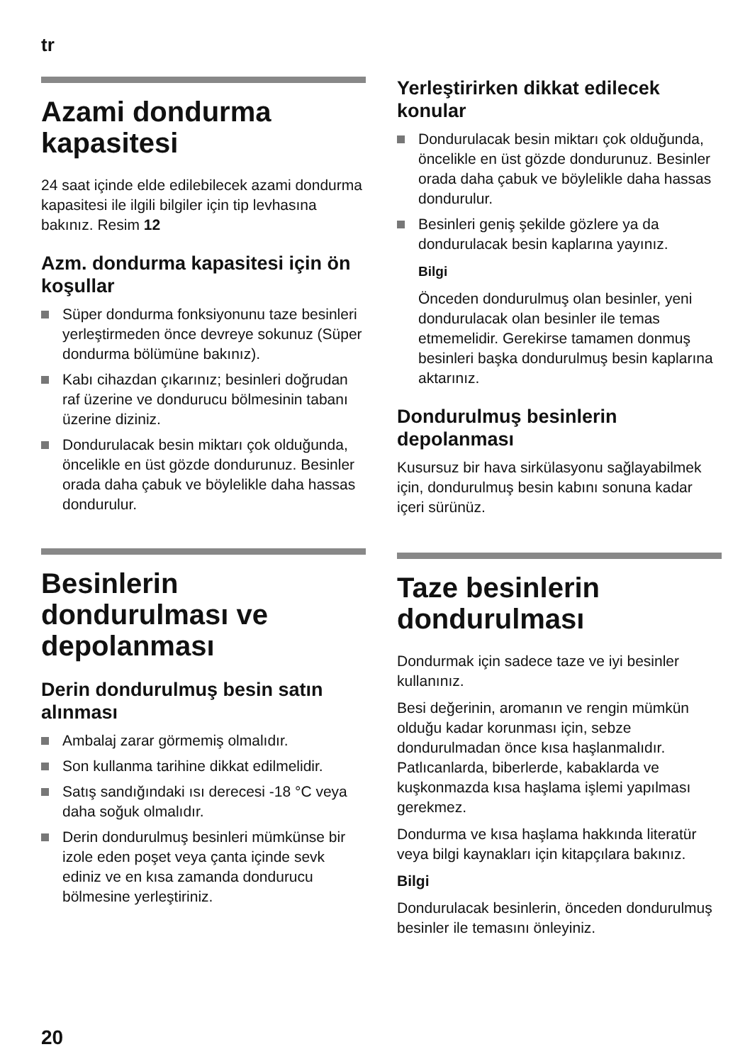tr
Azami dondurma kapasitesi
24 saat içinde elde edilebilecek azami dondurma kapasitesi ile ilgili bilgiler için tip levhasına bakınız. Resim 12
Azm. dondurma kapasitesi için ön koşullar
Süper dondurma fonksiyonunu taze besinleri yerleştirmeden önce devreye sokunuz (Süper dondurma bölümüne bakınız).
Kabı cihazdan çıkarınız; besinleri doğrudan raf üzerine ve dondurucu bölmesinin tabanı üzerine diziniz.
Dondurulacak besin miktarı çok olduğunda, öncelikle en üst gözde dondurunuz. Besinler orada daha çabuk ve böylelikle daha hassas dondurulur.
Besinlerin dondurulması ve depolanması
Derin dondurulmuş besin satın alınması
Ambalaj zarar görmemiş olmalıdır.
Son kullanma tarihine dikkat edilmelidir.
Satış sandığındaki ısı derecesi -18 °C veya daha soğuk olmalıdır.
Derin dondurulmuş besinleri mümkünse bir izole eden poşet veya çanta içinde sevk ediniz ve en kısa zamanda dondurucu bölmesine yerleştiriniz.
Yerleştirirken dikkat edilecek konular
Dondurulacak besin miktarı çok olduğunda, öncelikle en üst gözde dondurunuz. Besinler orada daha çabuk ve böylelikle daha hassas dondurulur.
Besinleri geniş şekilde gözlere ya da dondurulacak besin kaplarına yayınız.
Bilgi
Önceden dondurulmuş olan besinler, yeni dondurulacak olan besinler ile temas etmemelidir. Gerekirse tamamen donmuş besinleri başka dondurulmuş besin kaplarına aktarınız.
Dondurulmuş besinlerin depolanması
Kusursuz bir hava sirkülasyonu sağlayabilmek için, dondurulmuş besin kabını sonuna kadar içeri sürünüz.
Taze besinlerin dondurulması
Dondurmak için sadece taze ve iyi besinler kullanınız.
Besi değerinin, aromanın ve rengin mümkün olduğu kadar korunması için, sebze dondurulmadan önce kısa haşlanmalıdır. Patlıcanlarda, biberlerde, kabaklarda ve kuşkonmazda kısa haşlama işlemi yapılması gerekmez.
Dondurma ve kısa haşlama hakkında literatür veya bilgi kaynakları için kitapçılara bakınız.
Bilgi
Dondurulacak besinlerin, önceden dondurulmuş besinler ile temasını önleyiniz.
20